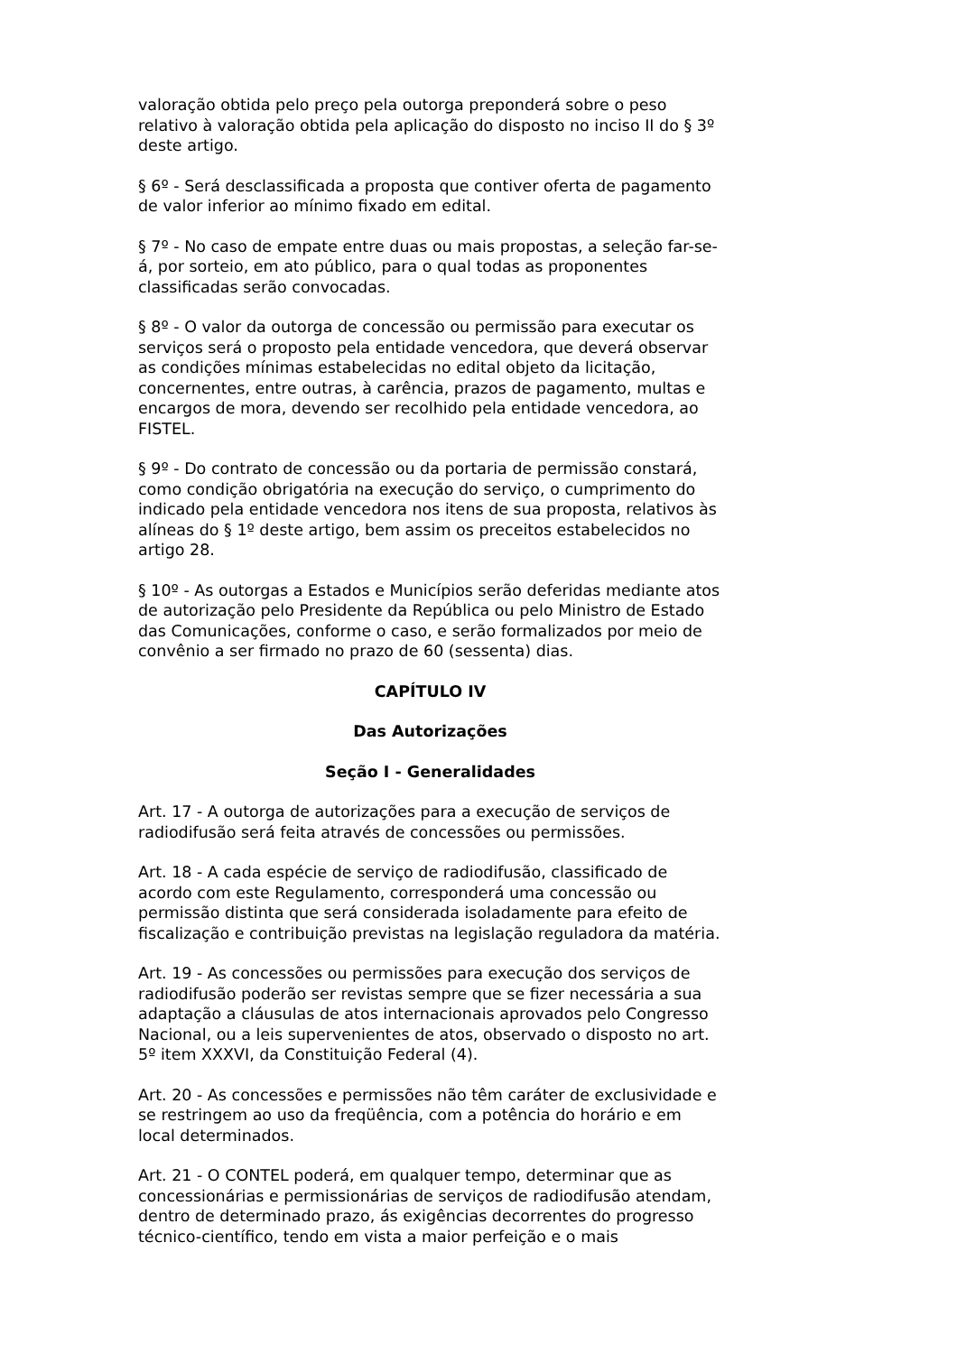valoração obtida pelo preço pela outorga preponderá sobre o peso relativo à valoração obtida pela aplicação do disposto no inciso II do § 3º deste artigo.
§ 6º - Será desclassificada a proposta que contiver oferta de pagamento de valor inferior ao mínimo fixado em edital.
§ 7º - No caso de empate entre duas ou mais propostas, a seleção far-se-á, por sorteio, em ato público, para o qual todas as proponentes classificadas serão convocadas.
§ 8º - O valor da outorga de concessão ou permissão para executar os serviços será o proposto pela entidade vencedora, que deverá observar as condições mínimas estabelecidas no edital objeto da licitação, concernentes, entre outras, à carência, prazos de pagamento, multas e encargos de mora, devendo ser recolhido pela entidade vencedora, ao FISTEL.
§ 9º - Do contrato de concessão ou da portaria de permissão constará, como condição obrigatória na execução do serviço, o cumprimento do indicado pela entidade vencedora nos itens de sua proposta, relativos às alíneas do § 1º deste artigo, bem assim os preceitos estabelecidos no artigo 28.
§ 10º - As outorgas a Estados e Municípios serão deferidas mediante atos de autorização pelo Presidente da República ou pelo Ministro de Estado das Comunicações, conforme o caso, e serão formalizados por meio de convênio a ser firmado no prazo de 60 (sessenta) dias.
CAPÍTULO IV
Das Autorizações
Seção I - Generalidades
Art. 17 - A outorga de autorizações para a execução de serviços de radiodifusão será feita através de concessões ou permissões.
Art. 18 - A cada espécie de serviço de radiodifusão, classificado de acordo com este Regulamento, corresponderá uma concessão ou permissão distinta que será considerada isoladamente para efeito de fiscalização e contribuição previstas na legislação reguladora da matéria.
Art. 19 - As concessões ou permissões para execução dos serviços de radiodifusão poderão ser revistas sempre que se fizer necessária a sua adaptação a cláusulas de atos internacionais aprovados pelo Congresso Nacional, ou a leis supervenientes de atos, observado o disposto no art. 5º item XXXVI, da Constituição Federal (4).
Art. 20 - As concessões e permissões não têm caráter de exclusividade e se restringem ao uso da freqüência, com a potência do horário e em local determinados.
Art. 21 - O CONTEL poderá, em qualquer tempo, determinar que as concessionárias e permissionárias de serviços de radiodifusão atendam, dentro de determinado prazo, ás exigências decorrentes do progresso técnico-científico, tendo em vista a maior perfeição e o mais